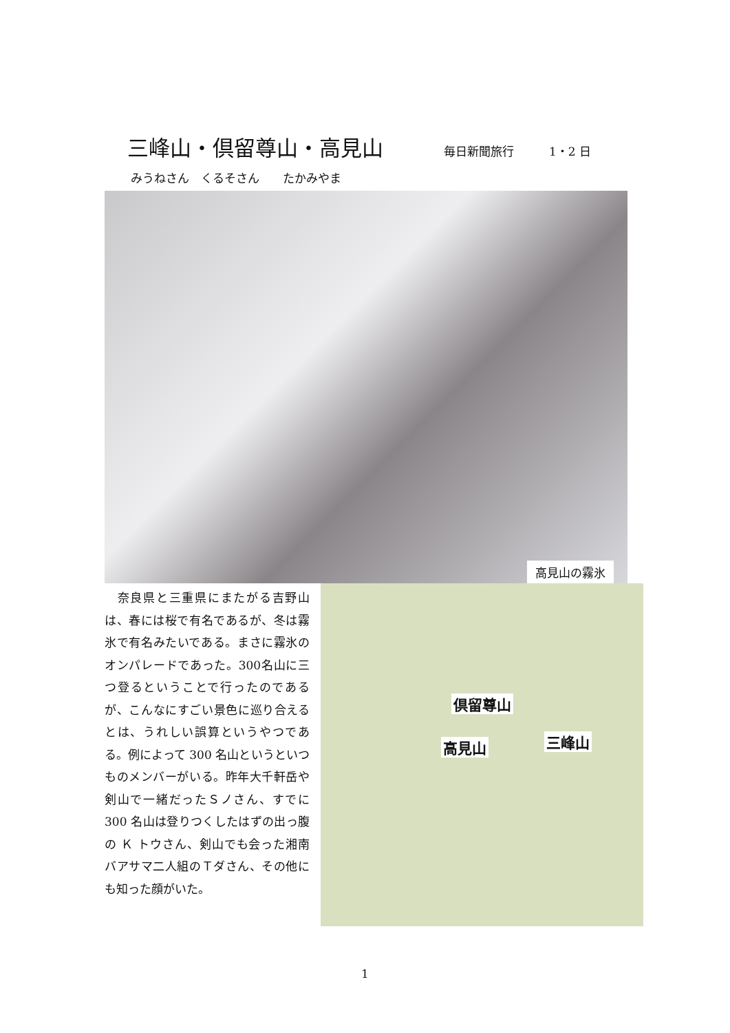三峰山・倶留尊山・高見山
毎日新聞旅行　　　1・2 日
みうねさん　くるそさん　　たかみやま
高見山の霧氷
　奈良県と三重県にまたがる吉野山は、春には桜で有名であるが、冬は霧氷で有名みたいである。まさに霧氷のオンパレードであった。300名山に三つ登るということで行ったのであるが、こんなにすごい景色に巡り合えるとは、うれしい誤算というやつである。例によって 300 名山というといつものメンバーがいる。昨年大千軒岳や剣山で一緒だったＳノさん、すでに 300 名山は登りつくしたはずの出っ腹の Ｋ トウさん、剣山でも会った湘南バアサマ二人組のＴダさん、その他にも知った顔がいた。
倶留尊山
高見山 三峰山
1